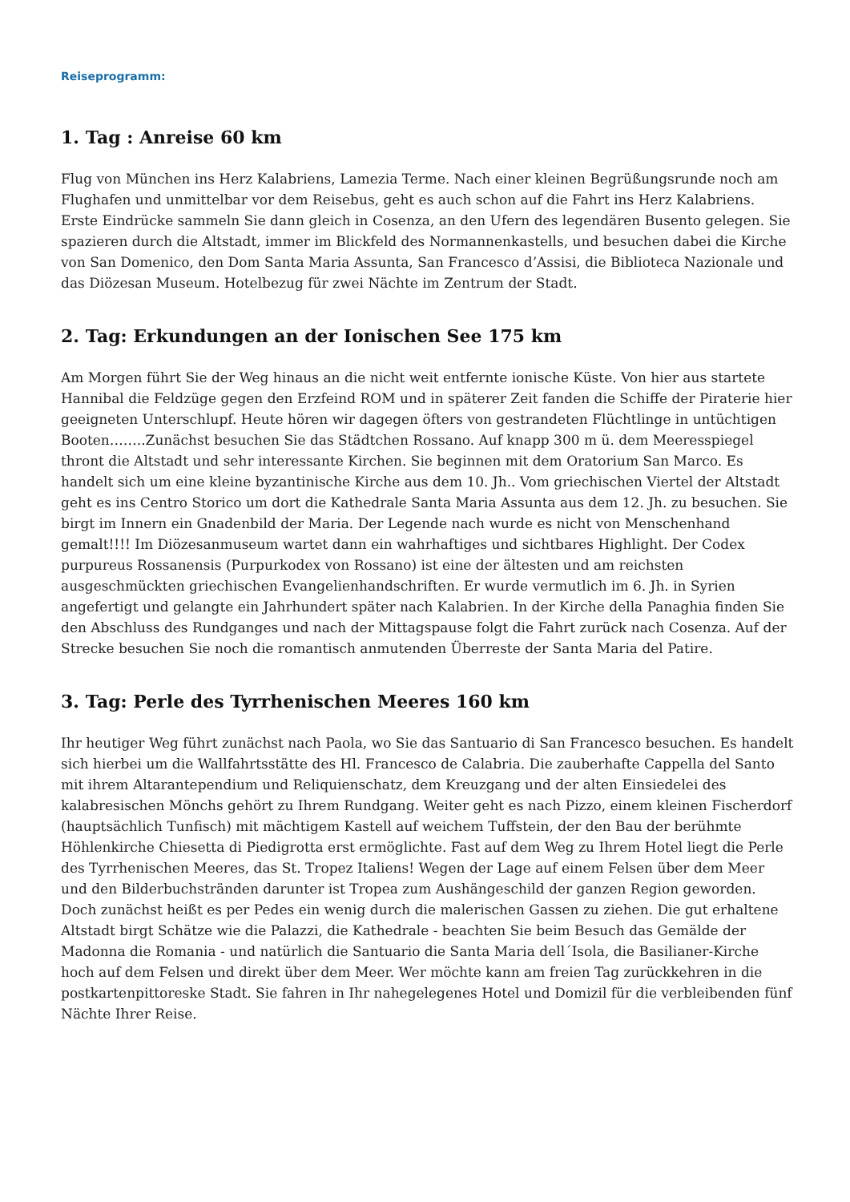Reiseprogramm:
1. Tag : Anreise 60 km
Flug von München ins Herz Kalabriens, Lamezia Terme. Nach einer kleinen Begrüßungsrunde noch am Flughafen und unmittelbar vor dem Reisebus, geht es auch schon auf die Fahrt ins Herz Kalabriens. Erste Eindrücke sammeln Sie dann gleich in Cosenza, an den Ufern des legendären Busento gelegen. Sie spazieren durch die Altstadt, immer im Blickfeld des Normannenkastells, und besuchen dabei die Kirche von San Domenico, den Dom Santa Maria Assunta, San Francesco d’Assisi, die Biblioteca Nazionale und das Diözesan Museum. Hotelbezug für zwei Nächte im Zentrum der Stadt.
2. Tag: Erkundungen an der Ionischen See 175 km
Am Morgen führt Sie der Weg hinaus an die nicht weit entfernte ionische Küste. Von hier aus startete Hannibal die Feldzüge gegen den Erzfeind ROM und in späterer Zeit fanden die Schiffe der Piraterie hier geeigneten Unterschlupf. Heute hören wir dagegen öfters von gestrandeten Flüchtlinge in untüchtigen Booten……..Zunächst besuchen Sie das Städtchen Rossano. Auf knapp 300 m ü. dem Meeresspiegel thront die Altstadt und sehr interessante Kirchen. Sie beginnen mit dem Oratorium San Marco. Es handelt sich um eine kleine byzantinische Kirche aus dem 10. Jh.. Vom griechischen Viertel der Altstadt geht es ins Centro Storico um dort die Kathedrale Santa Maria Assunta aus dem 12. Jh. zu besuchen. Sie birgt im Innern ein Gnadenbild der Maria. Der Legende nach wurde es nicht von Menschenhand gemalt!!!! Im Diözesanmuseum wartet dann ein wahrhaftiges und sichtbares Highlight. Der Codex purpureus Rossanensis (Purpurkodex von Rossano) ist eine der ältesten und am reichsten ausgeschmückten griechischen Evangelienhandschriften. Er wurde vermutlich im 6. Jh. in Syrien angefertigt und gelangte ein Jahrhundert später nach Kalabrien. In der Kirche della Panaghia finden Sie den Abschluss des Rundganges und nach der Mittagspause folgt die Fahrt zurück nach Cosenza. Auf der Strecke besuchen Sie noch die romantisch anmutenden Überreste der Santa Maria del Patire.
3. Tag: Perle des Tyrrhenischen Meeres 160 km
Ihr heutiger Weg führt zunächst nach Paola, wo Sie das Santuario di San Francesco besuchen. Es handelt sich hierbei um die Wallfahrtsstätte des Hl. Francesco de Calabria. Die zauberhafte Cappella del Santo mit ihrem Altarantependium und Reliquienschatz, dem Kreuzgang und der alten Einsiedelei des kalabresischen Mönchs gehört zu Ihrem Rundgang. Weiter geht es nach Pizzo, einem kleinen Fischerdorf (hauptsächlich Tunfisch) mit mächtigem Kastell auf weichem Tuffstein, der den Bau der berühmte Höhlenkirche Chiesetta di Piedigrotta erst ermöglichte. Fast auf dem Weg zu Ihrem Hotel liegt die Perle des Tyrrhenischen Meeres, das St. Tropez Italiens! Wegen der Lage auf einem Felsen über dem Meer und den Bilderbuchstränden darunter ist Tropea zum Aushängeschild der ganzen Region geworden. Doch zunächst heißt es per Pedes ein wenig durch die malerischen Gassen zu ziehen. Die gut erhaltene Altstadt birgt Schätze wie die Palazzi, die Kathedrale - beachten Sie beim Besuch das Gemälde der Madonna die Romania - und natürlich die Santuario die Santa Maria dell´Isola, die Basilianer-Kirche hoch auf dem Felsen und direkt über dem Meer. Wer möchte kann am freien Tag zurückkehren in die postkartenpittoreske Stadt. Sie fahren in Ihr nahegelegenes Hotel und Domizil für die verbleibenden fünf Nächte Ihrer Reise.